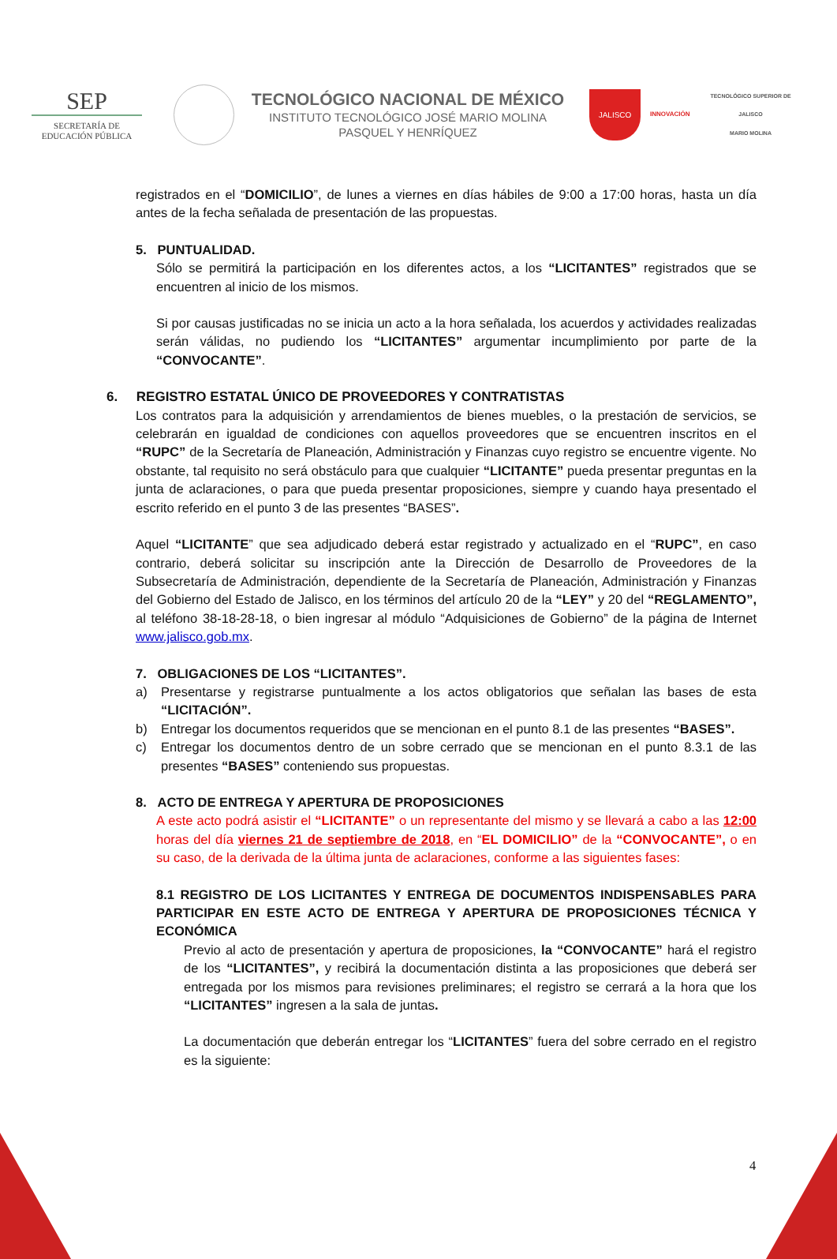SEP
SECRETARÍA DE
EDUCACIÓN PÚBLICA
TECNOLÓGICO NACIONAL DE MÉXICO
INSTITUTO TECNOLÓGICO JOSÉ MARIO MOLINA
PASQUEL Y HENRÍQUEZ
JALISCO
INNOVACIÓN
TECNOLÓGICO SUPERIOR DE JALISCO
MARIO MOLINA
registrados en el “DOMICILIO”, de lunes a viernes en días hábiles de 9:00 a 17:00 horas, hasta un día antes de la fecha señalada de presentación de las propuestas.
5. PUNTUALIDAD.
Sólo se permitirá la participación en los diferentes actos, a los “LICITANTES” registrados que se encuentren al inicio de los mismos.
Si por causas justificadas no se inicia un acto a la hora señalada, los acuerdos y actividades realizadas serán válidas, no pudiendo los “LICITANTES” argumentar incumplimiento por parte de la “CONVOCANTE”.
6. REGISTRO ESTATAL ÚNICO DE PROVEEDORES Y CONTRATISTAS
Los contratos para la adquisición y arrendamientos de bienes muebles, o la prestación de servicios, se celebrarán en igualdad de condiciones con aquellos proveedores que se encuentren inscritos en el “RUPC” de la Secretaría de Planeación, Administración y Finanzas cuyo registro se encuentre vigente. No obstante, tal requisito no será obstáculo para que cualquier “LICITANTE” pueda presentar preguntas en la junta de aclaraciones, o para que pueda presentar proposiciones, siempre y cuando haya presentado el escrito referido en el punto 3 de las presentes “BASES”.
Aquel “LICITANTE” que sea adjudicado deberá estar registrado y actualizado en el “RUPC”, en caso contrario, deberá solicitar su inscripción ante la Dirección de Desarrollo de Proveedores de la Subsecretaría de Administración, dependiente de la Secretaría de Planeación, Administración y Finanzas del Gobierno del Estado de Jalisco, en los términos del artículo 20 de la “LEY” y 20 del “REGLAMENTO”, al teléfono 38-18-28-18, o bien ingresar al módulo “Adquisiciones de Gobierno” de la página de Internet www.jalisco.gob.mx.
7. OBLIGACIONES DE LOS “LICITANTES”.
a) Presentarse y registrarse puntualmente a los actos obligatorios que señalan las bases de esta “LICITACIÓN”.
b) Entregar los documentos requeridos que se mencionan en el punto 8.1 de las presentes “BASES”.
c) Entregar los documentos dentro de un sobre cerrado que se mencionan en el punto 8.3.1 de las presentes “BASES” conteniendo sus propuestas.
8. ACTO DE ENTREGA Y APERTURA DE PROPOSICIONES
A este acto podrá asistir el “LICITANTE” o un representante del mismo y se llevará a cabo a las 12:00 horas del día viernes 21 de septiembre de 2018, en “EL DOMICILIO” de la “CONVOCANTE”, o en su caso, de la derivada de la última junta de aclaraciones, conforme a las siguientes fases:
8.1 REGISTRO DE LOS LICITANTES Y ENTREGA DE DOCUMENTOS INDISPENSABLES PARA PARTICIPAR EN ESTE ACTO DE ENTREGA Y APERTURA DE PROPOSICIONES TÉCNICA Y ECONÓMICA
Previo al acto de presentación y apertura de proposiciones, la “CONVOCANTE” hará el registro de los “LICITANTES”, y recibirá la documentación distinta a las proposiciones que deberá ser entregada por los mismos para revisiones preliminares; el registro se cerrará a la hora que los “LICITANTES” ingresen a la sala de juntas.
La documentación que deberán entregar los “LICITANTES” fuera del sobre cerrado en el registro es la siguiente:
4